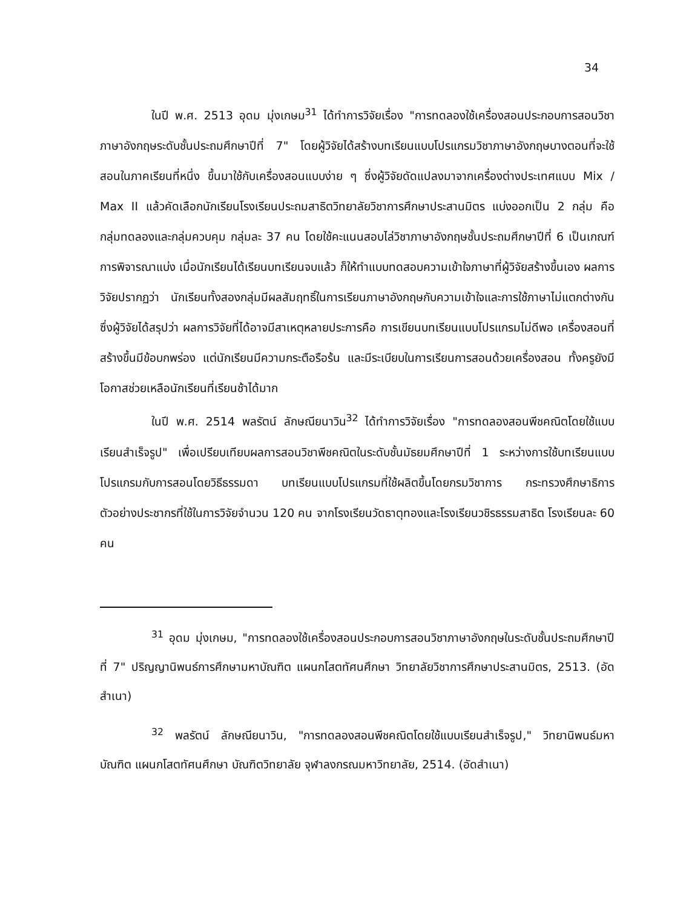34
ในปี พ.ศ. 2513 อุดม มุ่งเกษม<sup>31</sup> ได้ทำการวิจัยเรื่อง "การทดลองใช้เครื่องสอนประกอบการสอนวิชาภาษาอังกฤษระดับชั้นประถมศึกษาปีที่ 7" โดยผู้วิจัยได้สร้างบทเรียนแบบโปรแกรมวิชาภาษาอังกฤษบางตอนที่จะใช้สอนในภาคเรียนที่หนึ่ง ขึ้นมาใช้กับเครื่องสอนแบบง่าย ๆ ซึ่งผู้วิจัยดัดแปลงมาจากเครื่องต่างประเทศแบบ Mix / Max II แล้วคัดเลือกนักเรียนโรงเรียนประถมสาธิตวิทยาลัยวิชาการศึกษาประสานมิตร แบ่งออกเป็น 2 กลุ่ม คือ กลุ่มทดลองและกลุ่มควบคุม กลุ่มละ 37 คน โดยใช้คะแนนสอบไล่วิชาภาษาอังกฤษชั้นประถมศึกษาปีที่ 6 เป็นเกณฑ์การพิจารณาแบ่ง เมื่อนักเรียนได้เรียนบทเรียนจบแล้ว ก็ให้ทำแบบทดสอบความเข้าใจภาษาที่ผู้วิจัยสร้างขึ้นเอง ผลการวิจัยปรากฏว่า นักเรียนทั้งสองกลุ่มมีผลสัมฤทธิ์ในการเรียนภาษาอังกฤษกับความเข้าใจและการใช้ภาษาไม่แตกต่างกัน ซึ่งผู้วิจัยได้สรุปว่า ผลการวิจัยที่ได้อาจมีสาเหตุหลายประการคือ การเขียนบทเรียนแบบโปรแกรมไม่ดีพอ เครื่องสอนที่สร้างขึ้นมีข้อบกพร่อง แต่นักเรียนมีความกระตือรือร้น และมีระเบียบในการเรียนการสอนด้วยเครื่องสอน ทั้งครูยังมีโอกาสช่วยเหลือนักเรียนที่เรียนช้าได้มาก
ในปี พ.ศ. 2514 พลรัตน์ ลักษณียนาวิน<sup>32</sup> ได้ทำการวิจัยเรื่อง "การทดลองสอนพีชคณิตโดยใช้แบบเรียนสำเร็จรูป" เพื่อเปรียบเทียบผลการสอนวิชาพีชคณิตในระดับชั้นมัธยมศึกษาปีที่ 1 ระหว่างการใช้บทเรียนแบบโปรแกรมกับการสอนโดยวิธีธรรมดา บทเรียนแบบโปรแกรมที่ใช้ผลิตขึ้นโดยกรมวิชาการ กระทรวงศึกษาธิการ ตัวอย่างประชากรที่ใช้ในการวิจัยจำนวน 120 คน จากโรงเรียนวัดธาตุทองและโรงเรียนวชิรธรรมสาธิต โรงเรียนละ 60 คน
<sup>31</sup> อุดม มุ่งเกษม, "การทดลองใช้เครื่องสอนประกอบการสอนวิชาภาษาอังกฤษในระดับชั้นประถมศึกษาปีที่ 7" ปริญญานิพนธ์การศึกษามหาบัณฑิต แผนกโสตทัศนศึกษา วิทยาลัยวิชาการศึกษาประสานมิตร, 2513. (อัดสำเนา)
<sup>32</sup> พลรัตน์ ลักษณียนาวิน, "การทดลองสอนพีชคณิตโดยใช้แบบเรียนสำเร็จรูป," วิทยานิพนธ์มหาบัณฑิต แผนกโสตทัศนศึกษา บัณฑิตวิทยาลัย จุฬาลงกรณมหาวิทยาลัย, 2514. (อัดสำเนา)